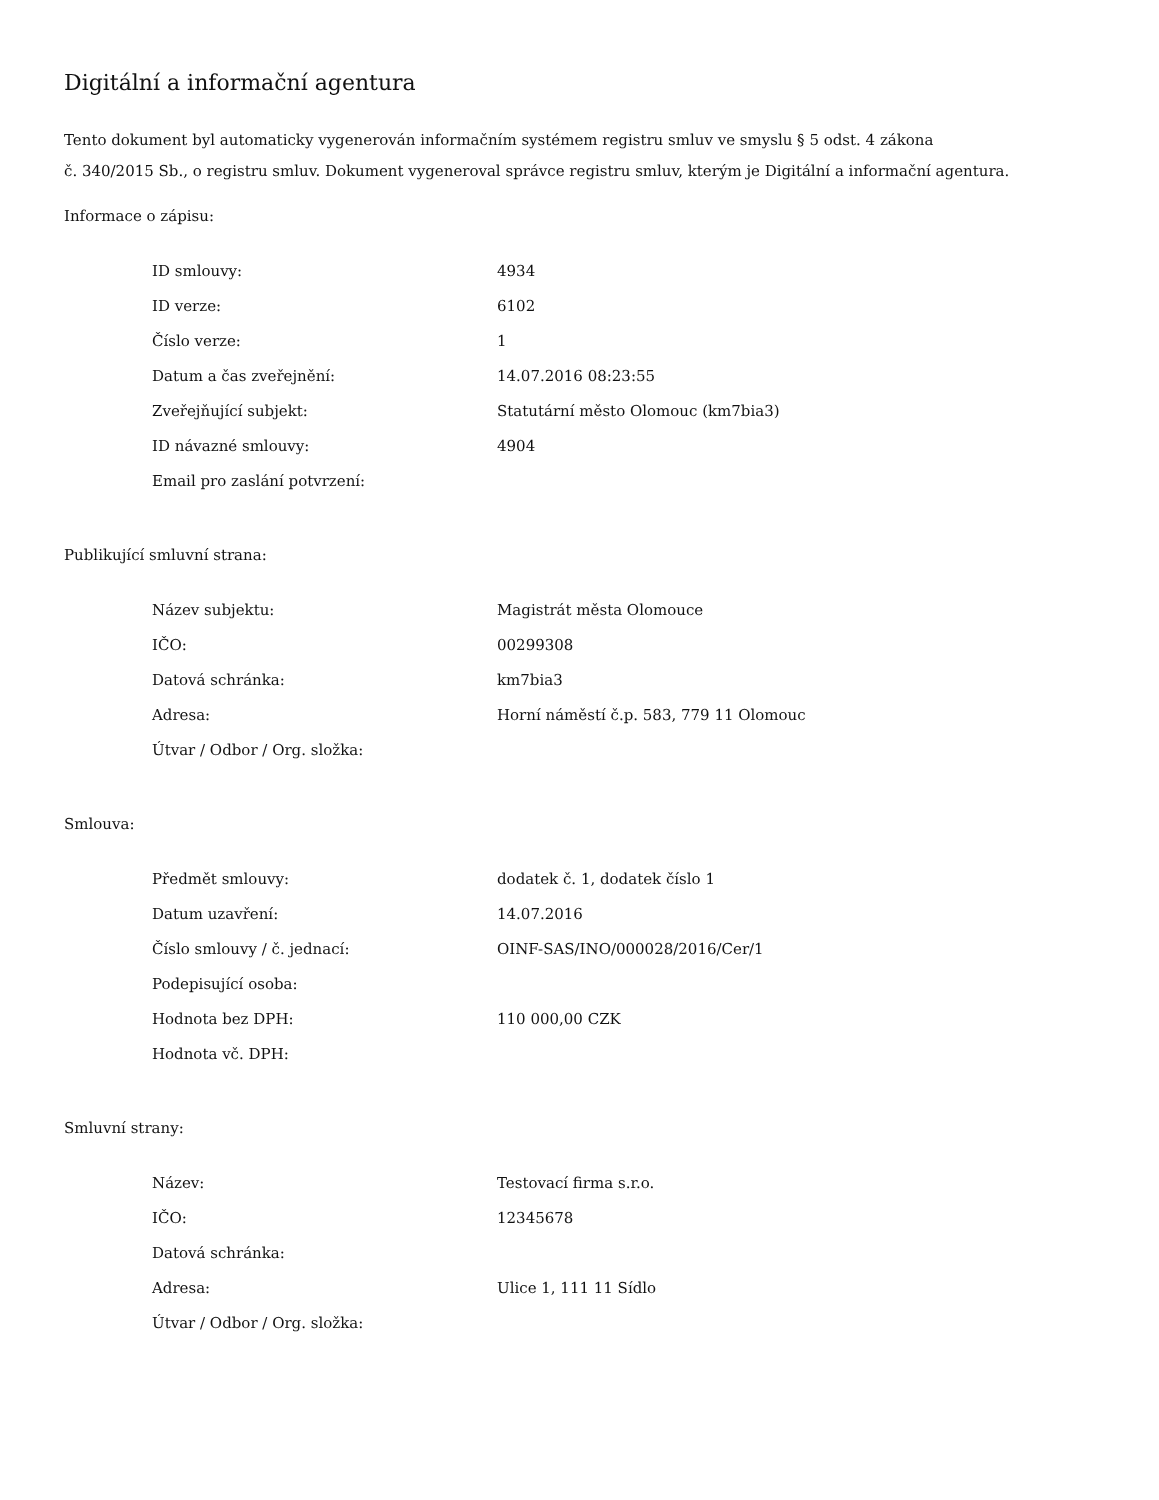Digitální a informační agentura
Tento dokument byl automaticky vygenerován informačním systémem registru smluv ve smyslu § 5 odst. 4 zákona
č. 340/2015 Sb., o registru smluv. Dokument vygeneroval správce registru smluv, kterým je Digitální a informační agentura.
Informace o zápisu:
| ID smlouvy: | 4934 |
| ID verze: | 6102 |
| Číslo verze: | 1 |
| Datum a čas zveřejnění: | 14.07.2016 08:23:55 |
| Zveřejňující subjekt: | Statutární město Olomouc (km7bia3) |
| ID návazné smlouvy: | 4904 |
| Email pro zaslání potvrzení: | |
Publikující smluvní strana:
| Název subjektu: | Magistrát města Olomouce |
| IČO: | 00299308 |
| Datová schránka: | km7bia3 |
| Adresa: | Horní náměstí č.p. 583, 779 11 Olomouc |
| Útvar / Odbor / Org. složka: | |
Smlouva:
| Předmět smlouvy: | dodatek č. 1, dodatek číslo 1 |
| Datum uzavření: | 14.07.2016 |
| Číslo smlouvy / č. jednací: | OINF-SAS/INO/000028/2016/Cer/1 |
| Podepisující osoba: | |
| Hodnota bez DPH: | 110 000,00 CZK |
| Hodnota vč. DPH: | |
Smluvní strany:
| Název: | Testovací firma s.r.o. |
| IČO: | 12345678 |
| Datová schránka: | |
| Adresa: | Ulice 1, 111 11 Sídlo |
| Útvar / Odbor / Org. složka: | |